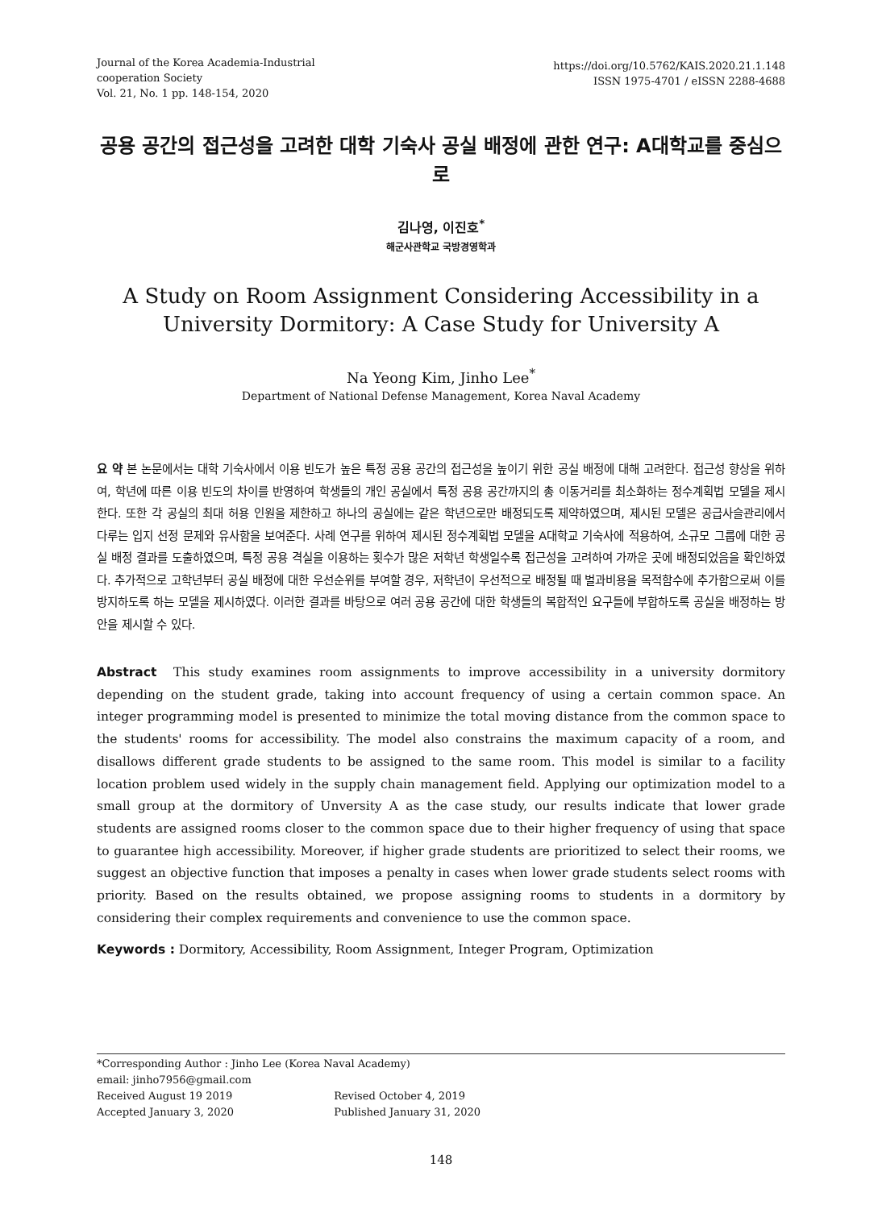Journal of the Korea Academia-Industrial
cooperation Society
Vol. 21, No. 1 pp. 148-154, 2020
https://doi.org/10.5762/KAIS.2020.21.1.148
ISSN 1975-4701 / eISSN 2288-4688
공용 공간의 접근성을 고려한 대학 기숙사 공실 배정에 관한 연구: A대학교를 중심으로
김나영, 이진호<sup>*</sup>
해군사관학교 국방경영학과
A Study on Room Assignment Considering Accessibility in a University Dormitory: A Case Study for University A
Na Yeong Kim, Jinho Lee<sup>*</sup>
Department of National Defense Management, Korea Naval Academy
요 약 본 논문에서는 대학 기숙사에서 이용 빈도가 높은 특정 공용 공간의 접근성을 높이기 위한 공실 배정에 대해 고려한다. 접근성 향상을 위하여, 학년에 따른 이용 빈도의 차이를 반영하여 학생들의 개인 공실에서 특정 공용 공간까지의 총 이동거리를 최소화하는 정수계획법 모델을 제시한다. 또한 각 공실의 최대 허용 인원을 제한하고 하나의 공실에는 같은 학년으로만 배정되도록 제약하였으며, 제시된 모델은 공급사슬관리에서 다루는 입지 선정 문제와 유사함을 보여준다. 사례 연구를 위하여 제시된 정수계획법 모델을 A대학교 기숙사에 적용하여, 소규모 그룹에 대한 공실 배정 결과를 도출하였으며, 특정 공용 격실을 이용하는 횟수가 많은 저학년 학생일수록 접근성을 고려하여 가까운 곳에 배정되었음을 확인하였다. 추가적으로 고학년부터 공실 배정에 대한 우선순위를 부여할 경우, 저학년이 우선적으로 배정될 때 벌과비용을 목적함수에 추가함으로써 이를 방지하도록 하는 모델을 제시하였다. 이러한 결과를 바탕으로 여러 공용 공간에 대한 학생들의 복합적인 요구들에 부합하도록 공실을 배정하는 방안을 제시할 수 있다.
Abstract This study examines room assignments to improve accessibility in a university dormitory depending on the student grade, taking into account frequency of using a certain common space. An integer programming model is presented to minimize the total moving distance from the common space to the students' rooms for accessibility. The model also constrains the maximum capacity of a room, and disallows different grade students to be assigned to the same room. This model is similar to a facility location problem used widely in the supply chain management field. Applying our optimization model to a small group at the dormitory of Unversity A as the case study, our results indicate that lower grade students are assigned rooms closer to the common space due to their higher frequency of using that space to guarantee high accessibility. Moreover, if higher grade students are prioritized to select their rooms, we suggest an objective function that imposes a penalty in cases when lower grade students select rooms with priority. Based on the results obtained, we propose assigning rooms to students in a dormitory by considering their complex requirements and convenience to use the common space.
Keywords : Dormitory, Accessibility, Room Assignment, Integer Program, Optimization
*Corresponding Author : Jinho Lee (Korea Naval Academy)
email: jinho7956@gmail.com
Received August 19 2019 Revised October 4, 2019
Accepted January 3, 2020 Published January 31, 2020
148